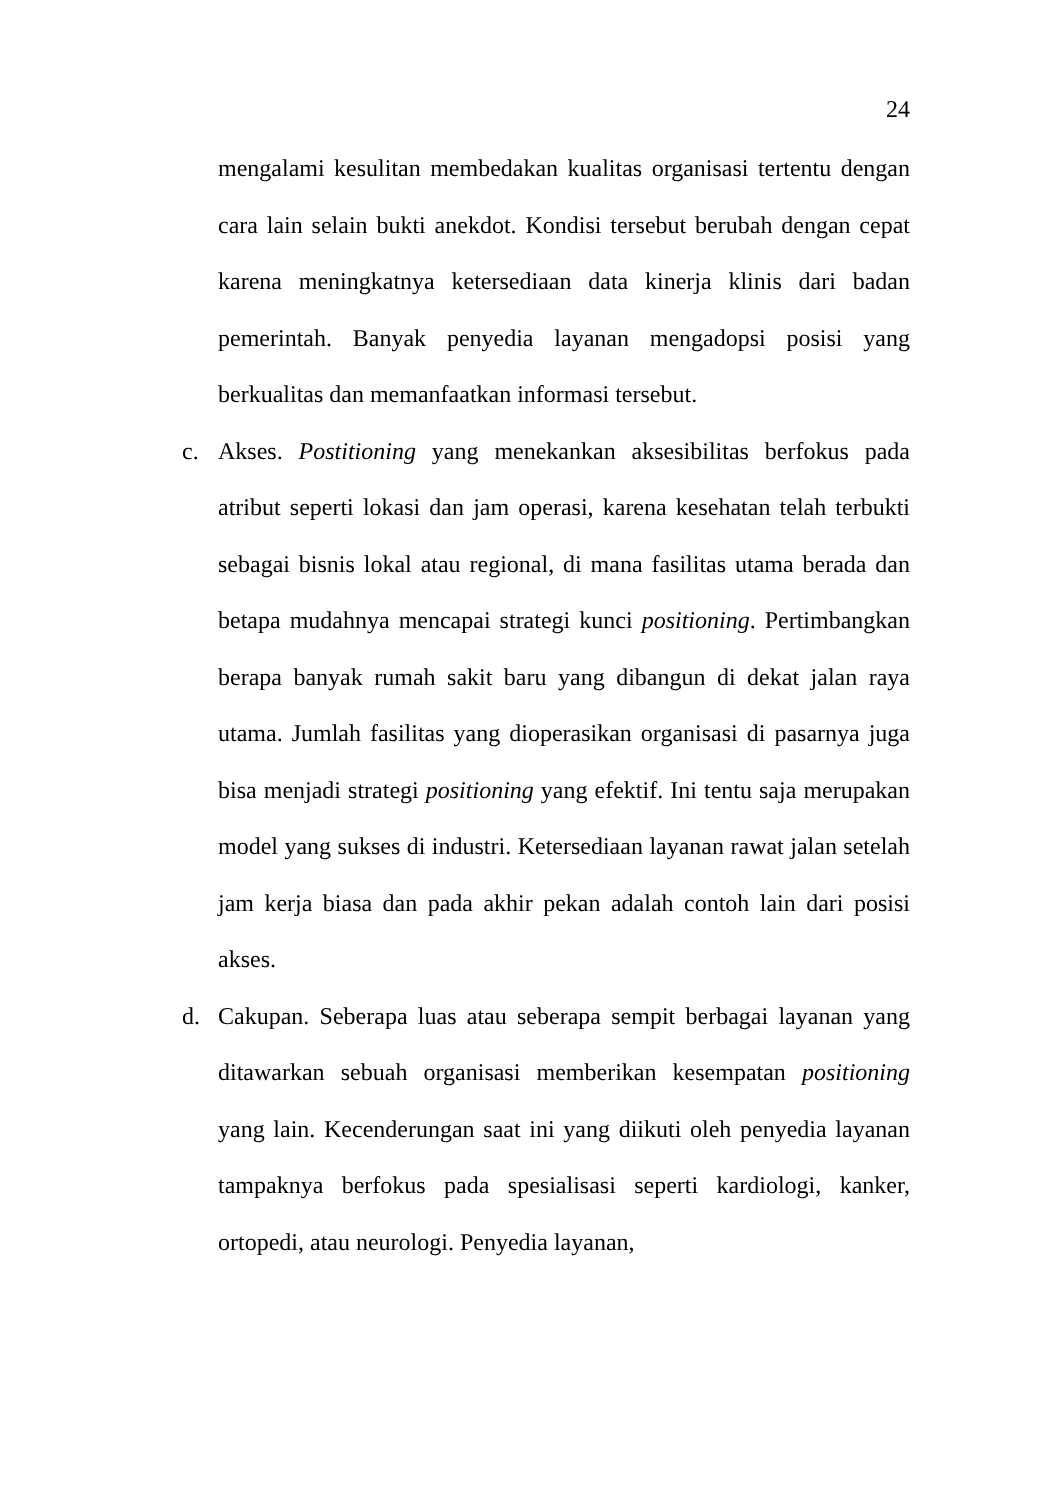24
mengalami kesulitan membedakan kualitas organisasi tertentu dengan cara lain selain bukti anekdot. Kondisi tersebut berubah dengan cepat karena meningkatnya ketersediaan data kinerja klinis dari badan pemerintah. Banyak penyedia layanan mengadopsi posisi yang berkualitas dan memanfaatkan informasi tersebut.
c. Akses. Postitioning yang menekankan aksesibilitas berfokus pada atribut seperti lokasi dan jam operasi, karena kesehatan telah terbukti sebagai bisnis lokal atau regional, di mana fasilitas utama berada dan betapa mudahnya mencapai strategi kunci positioning. Pertimbangkan berapa banyak rumah sakit baru yang dibangun di dekat jalan raya utama. Jumlah fasilitas yang dioperasikan organisasi di pasarnya juga bisa menjadi strategi positioning yang efektif. Ini tentu saja merupakan model yang sukses di industri. Ketersediaan layanan rawat jalan setelah jam kerja biasa dan pada akhir pekan adalah contoh lain dari posisi akses.
d. Cakupan. Seberapa luas atau seberapa sempit berbagai layanan yang ditawarkan sebuah organisasi memberikan kesempatan positioning yang lain. Kecenderungan saat ini yang diikuti oleh penyedia layanan tampaknya berfokus pada spesialisasi seperti kardiologi, kanker, ortopedi, atau neurologi. Penyedia layanan,